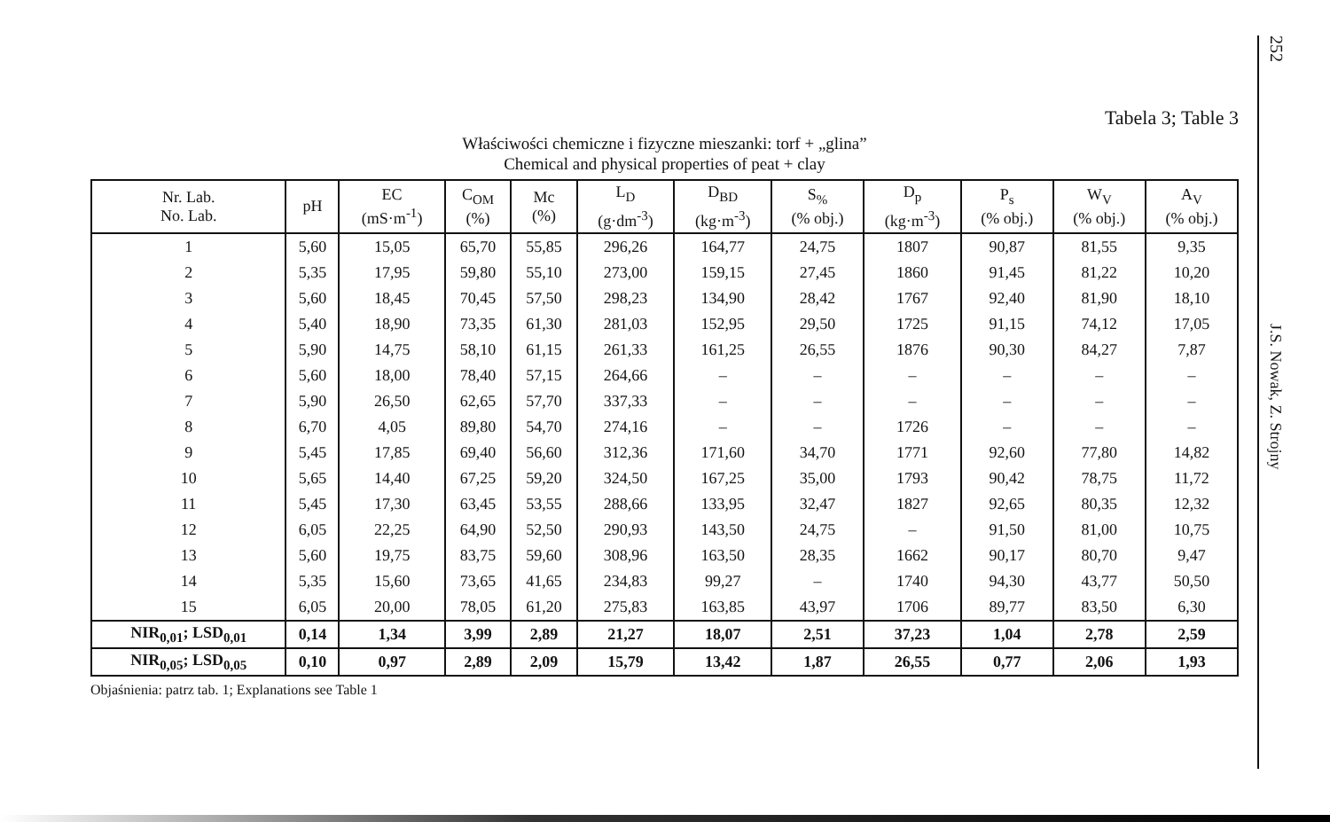252
J.S. Nowak, Z. Strojny
Tabela 3; Table 3
Właściwości chemiczne i fizyczne mieszanki: torf + „glina”
Chemical and physical properties of peat + clay
| Nr. Lab. No. Lab. | pH | EC (mS·m<sup>-1</sup>) | C<sub>OM</sub> (%) | Mc (%) | L<sub>D</sub> (g·dm<sup>-3</sup>) | D<sub>BD</sub> (kg·m<sup>-3</sup>) | S<sub>%</sub> (% obj.) | D<sub>p</sub> (kg·m<sup>-3</sup>) | P<sub>s</sub> (% obj.) | W<sub>V</sub> (% obj.) | A<sub>V</sub> (% obj.) |
| --- | --- | --- | --- | --- | --- | --- | --- | --- | --- | --- | --- |
| 1 | 5,60 | 15,05 | 65,70 | 55,85 | 296,26 | 164,77 | 24,75 | 1807 | 90,87 | 81,55 | 9,35 |
| 2 | 5,35 | 17,95 | 59,80 | 55,10 | 273,00 | 159,15 | 27,45 | 1860 | 91,45 | 81,22 | 10,20 |
| 3 | 5,60 | 18,45 | 70,45 | 57,50 | 298,23 | 134,90 | 28,42 | 1767 | 92,40 | 81,90 | 18,10 |
| 4 | 5,40 | 18,90 | 73,35 | 61,30 | 281,03 | 152,95 | 29,50 | 1725 | 91,15 | 74,12 | 17,05 |
| 5 | 5,90 | 14,75 | 58,10 | 61,15 | 261,33 | 161,25 | 26,55 | 1876 | 90,30 | 84,27 | 7,87 |
| 6 | 5,60 | 18,00 | 78,40 | 57,15 | 264,66 | – | – | – | – | – | – |
| 7 | 5,90 | 26,50 | 62,65 | 57,70 | 337,33 | – | – | – | – | – | – |
| 8 | 6,70 | 4,05 | 89,80 | 54,70 | 274,16 | – | – | 1726 | – | – | – |
| 9 | 5,45 | 17,85 | 69,40 | 56,60 | 312,36 | 171,60 | 34,70 | 1771 | 92,60 | 77,80 | 14,82 |
| 10 | 5,65 | 14,40 | 67,25 | 59,20 | 324,50 | 167,25 | 35,00 | 1793 | 90,42 | 78,75 | 11,72 |
| 11 | 5,45 | 17,30 | 63,45 | 53,55 | 288,66 | 133,95 | 32,47 | 1827 | 92,65 | 80,35 | 12,32 |
| 12 | 6,05 | 22,25 | 64,90 | 52,50 | 290,93 | 143,50 | 24,75 | – | 91,50 | 81,00 | 10,75 |
| 13 | 5,60 | 19,75 | 83,75 | 59,60 | 308,96 | 163,50 | 28,35 | 1662 | 90,17 | 80,70 | 9,47 |
| 14 | 5,35 | 15,60 | 73,65 | 41,65 | 234,83 | 99,27 | – | 1740 | 94,30 | 43,77 | 50,50 |
| 15 | 6,05 | 20,00 | 78,05 | 61,20 | 275,83 | 163,85 | 43,97 | 1706 | 89,77 | 83,50 | 6,30 |
| NIR<sub>0,01</sub>; LSD<sub>0,01</sub> | 0,14 | 1,34 | 3,99 | 2,89 | 21,27 | 18,07 | 2,51 | 37,23 | 1,04 | 2,78 | 2,59 |
| NIR<sub>0,05</sub>; LSD<sub>0,05</sub> | 0,10 | 0,97 | 2,89 | 2,09 | 15,79 | 13,42 | 1,87 | 26,55 | 0,77 | 2,06 | 1,93 |
Objaśnienia: patrz tab. 1; Explanations see Table 1